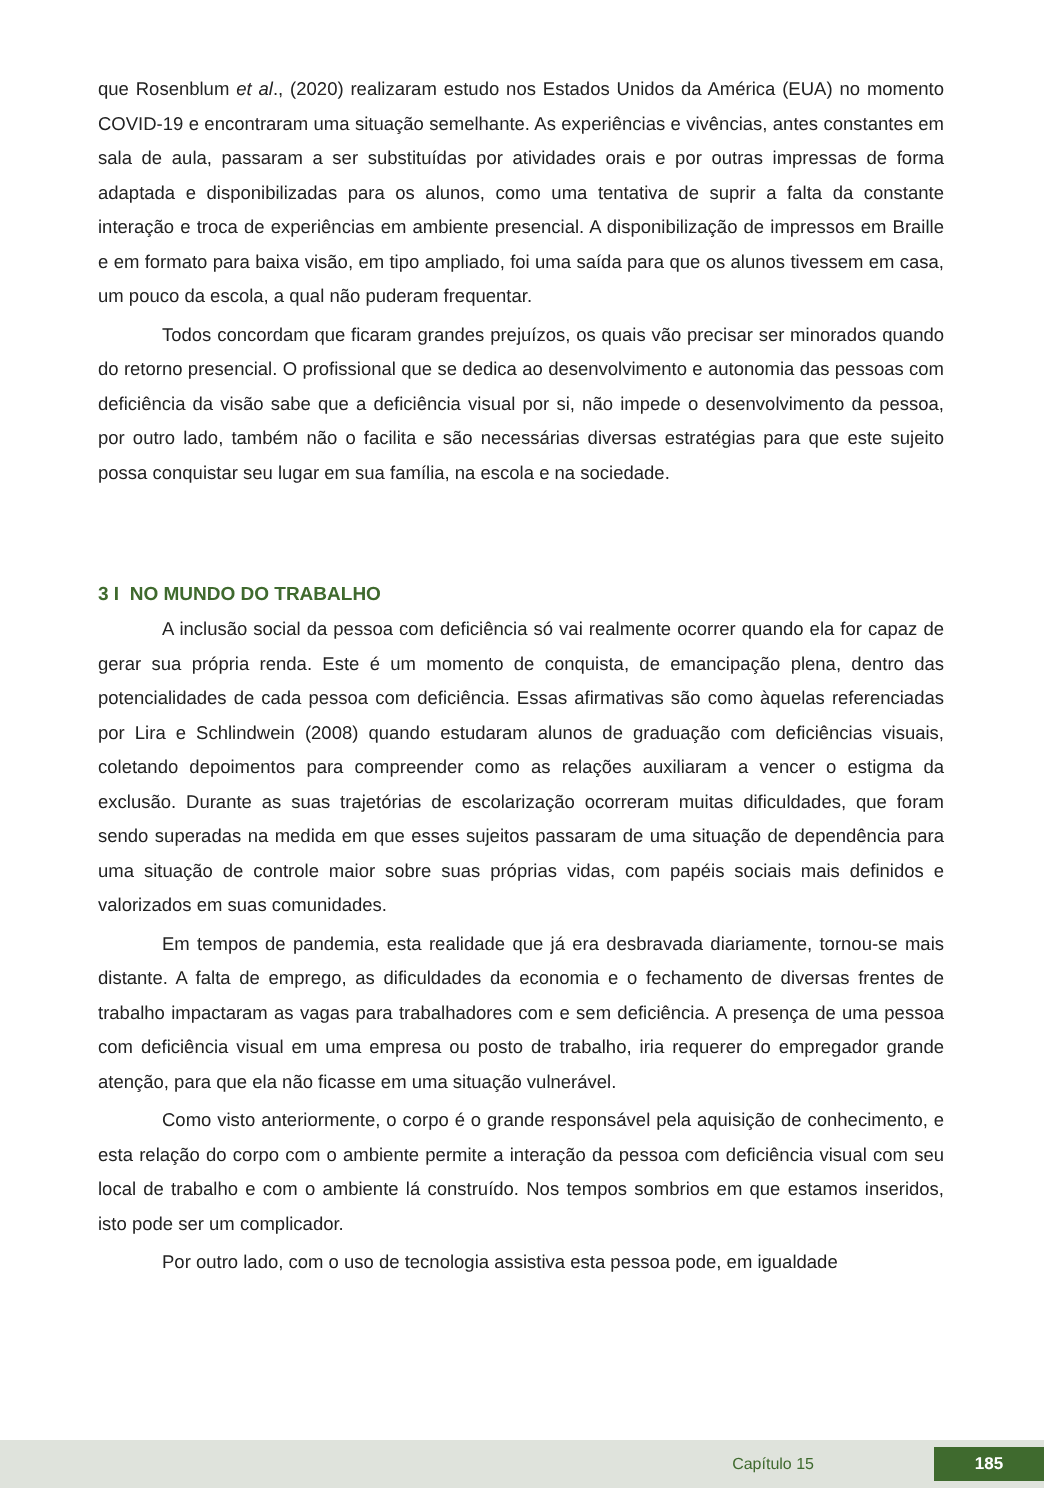que Rosenblum et al., (2020) realizaram estudo nos Estados Unidos da América (EUA) no momento COVID-19 e encontraram uma situação semelhante. As experiências e vivências, antes constantes em sala de aula, passaram a ser substituídas por atividades orais e por outras impressas de forma adaptada e disponibilizadas para os alunos, como uma tentativa de suprir a falta da constante interação e troca de experiências em ambiente presencial. A disponibilização de impressos em Braille e em formato para baixa visão, em tipo ampliado, foi uma saída para que os alunos tivessem em casa, um pouco da escola, a qual não puderam frequentar.
Todos concordam que ficaram grandes prejuízos, os quais vão precisar ser minorados quando do retorno presencial. O profissional que se dedica ao desenvolvimento e autonomia das pessoas com deficiência da visão sabe que a deficiência visual por si, não impede o desenvolvimento da pessoa, por outro lado, também não o facilita e são necessárias diversas estratégias para que este sujeito possa conquistar seu lugar em sua família, na escola e na sociedade.
3 I NO MUNDO DO TRABALHO
A inclusão social da pessoa com deficiência só vai realmente ocorrer quando ela for capaz de gerar sua própria renda. Este é um momento de conquista, de emancipação plena, dentro das potencialidades de cada pessoa com deficiência. Essas afirmativas são como àquelas referenciadas por Lira e Schlindwein (2008) quando estudaram alunos de graduação com deficiências visuais, coletando depoimentos para compreender como as relações auxiliaram a vencer o estigma da exclusão. Durante as suas trajetórias de escolarização ocorreram muitas dificuldades, que foram sendo superadas na medida em que esses sujeitos passaram de uma situação de dependência para uma situação de controle maior sobre suas próprias vidas, com papéis sociais mais definidos e valorizados em suas comunidades.
Em tempos de pandemia, esta realidade que já era desbravada diariamente, tornou-se mais distante. A falta de emprego, as dificuldades da economia e o fechamento de diversas frentes de trabalho impactaram as vagas para trabalhadores com e sem deficiência. A presença de uma pessoa com deficiência visual em uma empresa ou posto de trabalho, iria requerer do empregador grande atenção, para que ela não ficasse em uma situação vulnerável.
Como visto anteriormente, o corpo é o grande responsável pela aquisição de conhecimento, e esta relação do corpo com o ambiente permite a interação da pessoa com deficiência visual com seu local de trabalho e com o ambiente lá construído. Nos tempos sombrios em que estamos inseridos, isto pode ser um complicador.
Por outro lado, com o uso de tecnologia assistiva esta pessoa pode, em igualdade
Capítulo 15 185